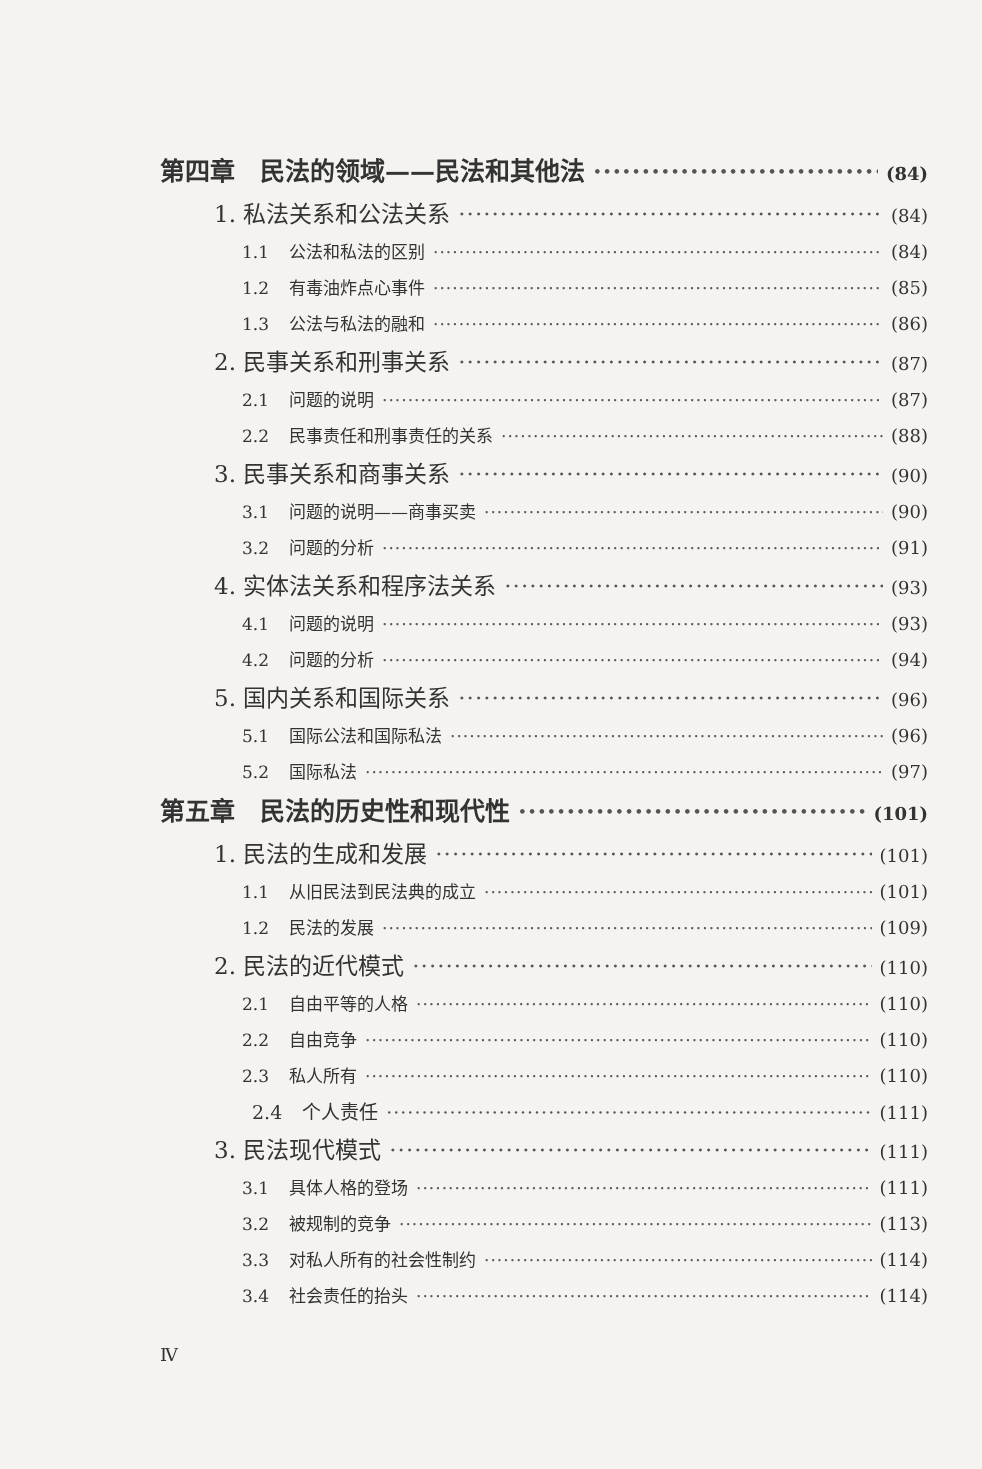第四章　民法的领域——民法和其他法 (84)
1. 私法关系和公法关系 (84)
1.1 公法和私法的区别 (84)
1.2 有毒油炸点心事件 (85)
1.3 公法与私法的融和 (86)
2. 民事关系和刑事关系 (87)
2.1 问题的说明 (87)
2.2 民事责任和刑事责任的关系 (88)
3. 民事关系和商事关系 (90)
3.1 问题的说明——商事买卖 (90)
3.2 问题的分析 (91)
4. 实体法关系和程序法关系 (93)
4.1 问题的说明 (93)
4.2 问题的分析 (94)
5. 国内关系和国际关系 (96)
5.1 国际公法和国际私法 (96)
5.2 国际私法 (97)
第五章　民法的历史性和现代性 (101)
1. 民法的生成和发展 (101)
1.1 从旧民法到民法典的成立 (101)
1.2 民法的发展 (109)
2. 民法的近代模式 (110)
2.1 自由平等的人格 (110)
2.2 自由竞争 (110)
2.3 私人所有 (110)
2.4 个人责任 (111)
3. 民法现代模式 (111)
3.1 具体人格的登场 (111)
3.2 被规制的竞争 (113)
3.3 对私人所有的社会性制约 (114)
3.4 社会责任的抬头 (114)
Ⅳ